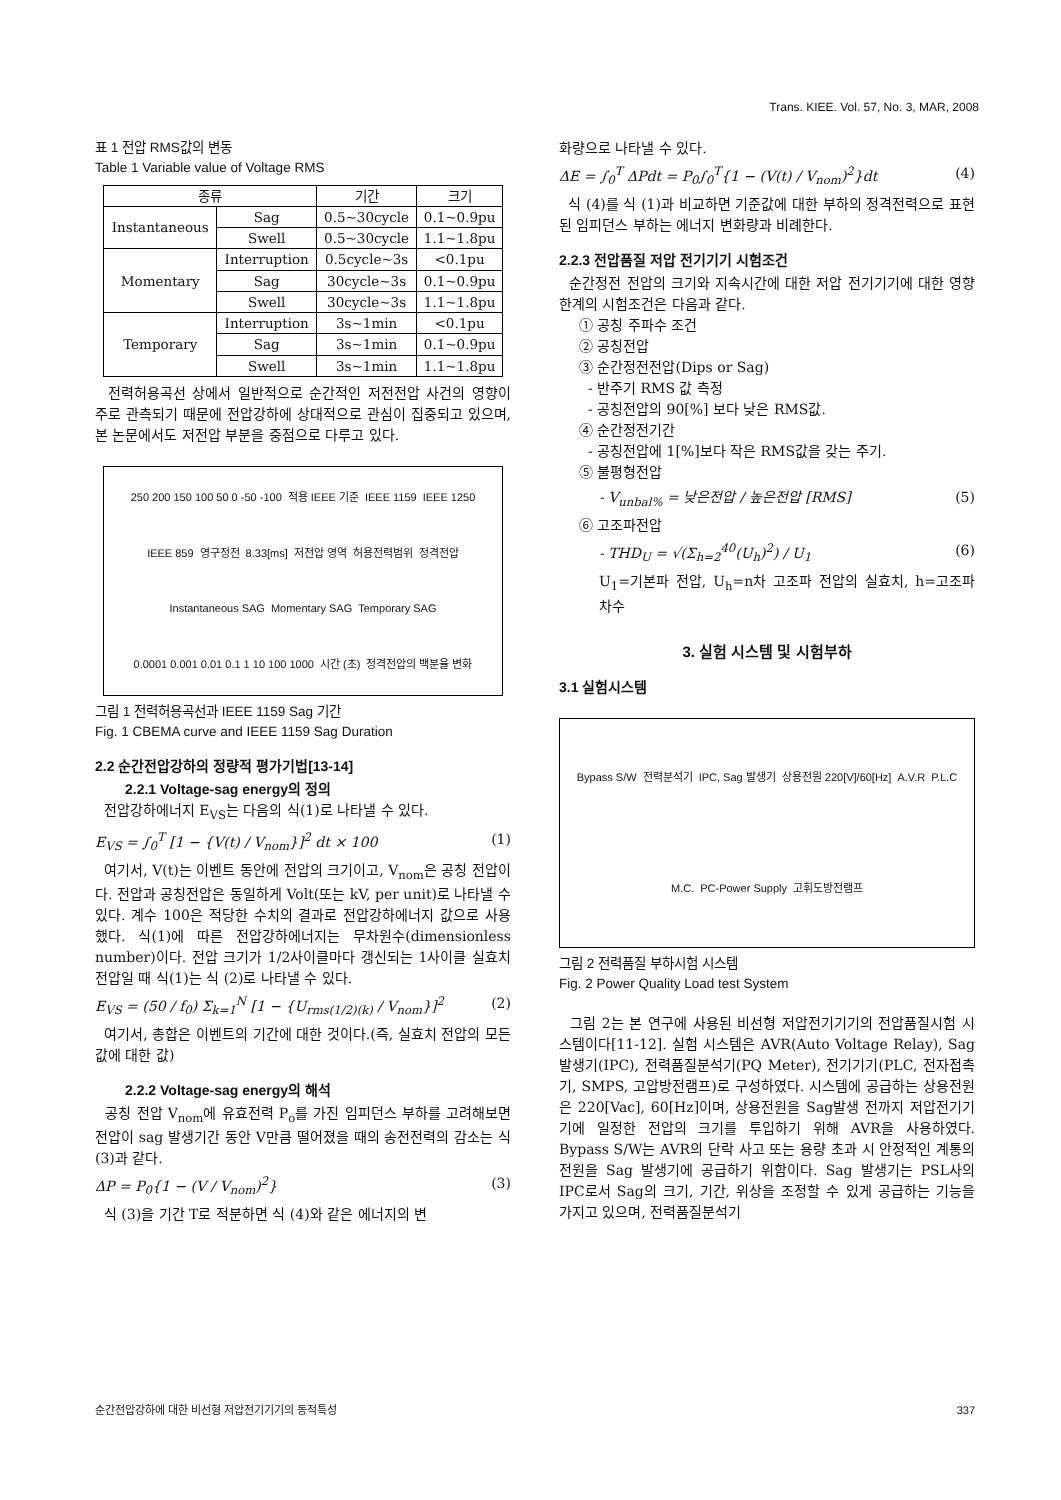Trans. KIEE. Vol. 57, No. 3, MAR, 2008
표 1 전압 RMS값의 변동
Table 1 Variable value of Voltage RMS
| 종류 | | 기간 | 크기 |
| --- | --- | --- | --- |
| Instantaneous | Sag | 0.5~30cycle | 0.1~0.9pu |
| | Swell | 0.5~30cycle | 1.1~1.8pu |
| Momentary | Interruption | 0.5cycle~3s | <0.1pu |
| | Sag | 30cycle~3s | 0.1~0.9pu |
| | Swell | 30cycle~3s | 1.1~1.8pu |
| Temporary | Interruption | 3s~1min | <0.1pu |
| | Sag | 3s~1min | 0.1~0.9pu |
| | Swell | 3s~1min | 1.1~1.8pu |
전력허용곡선 상에서 일반적으로 순간적인 저전전압 사건의 영향이 주로 관측되기 때문에 전압강하에 상대적으로 관심이 집중되고 있으며, 본 논문에서도 저전압 부분을 중점으로 다루고 있다.
250 200 150 100 50 0 -50 -100 적용 IEEE 기준 IEEE 1159 IEEE 1250 IEEE 859 영구정전 8.33[ms] 저전압 영역 허용전력범위 정격전압 Instantaneous SAG Momentary SAG Temporary SAG 0.0001 0.001 0.01 0.1 1 10 100 1000 시간 (초) 정격전압의 백분율 변화
그림 1 전력허용곡선과 IEEE 1159 Sag 기간
Fig. 1 CBEMA curve and IEEE 1159 Sag Duration
2.2 순간전압강하의 정량적 평가기법[13-14]
2.2.1 Voltage-sag energy의 정의
전압강하에너지 E<sub>VS</sub>는 다음의 식(1)로 나타낼 수 있다.
E<sub>VS</sub> = ∫<sub>0</sub><sup>T</sup> [1 − {V(t) / V<sub>nom</sub>}]<sup>2</sup> dt × 100 (1)
여기서, V(t)는 이벤트 동안에 전압의 크기이고, V<sub>nom</sub>은 공칭 전압이다. 전압과 공칭전압은 동일하게 Volt(또는 kV, per unit)로 나타낼 수 있다. 계수 100은 적당한 수치의 결과로 전압강하에너지 값으로 사용했다. 식(1)에 따른 전압강하에너지는 무차원수(dimensionless number)이다. 전압 크기가 1/2사이클마다 갱신되는 1사이클 실효치 전압일 때 식(1)는 식 (2)로 나타낼 수 있다.
E<sub>VS</sub> = (50 / f<sub>0</sub>) Σ<sub>k=1</sub><sup>N</sup> [1 − {U<sub>rms(1/2)(k)</sub> / V<sub>nom</sub>}]<sup>2</sup> (2)
여기서, 총합은 이벤트의 기간에 대한 것이다.(즉, 실효치 전압의 모든 값에 대한 값)
2.2.2 Voltage-sag energy의 해석
공칭 전압 V<sub>nom</sub>에 유효전력 P<sub>o</sub>를 가진 임피던스 부하를 고려해보면 전압이 sag 발생기간 동안 V만큼 떨어졌을 때의 송전전력의 감소는 식 (3)과 같다.
ΔP = P<sub>0</sub>{1 − (V / V<sub>nom</sub>)<sup>2</sup>} (3)
식 (3)을 기간 T로 적분하면 식 (4)와 같은 에너지의 변
화량으로 나타낼 수 있다.
ΔE = ∫<sub>0</sub><sup>T</sup> ΔPdt = P<sub>0</sub>∫<sub>0</sub><sup>T</sup>{1 − (V(t) / V<sub>nom</sub>)<sup>2</sup>}dt (4)
식 (4)를 식 (1)과 비교하면 기준값에 대한 부하의 정격전력으로 표현된 임피던스 부하는 에너지 변화량과 비례한다.
2.2.3 전압품질 저압 전기기기 시험조건
순간정전 전압의 크기와 지속시간에 대한 저압 전기기기에 대한 영향 한계의 시험조건은 다음과 같다.
① 공칭 주파수 조건
② 공칭전압
③ 순간정전전압(Dips or Sag)
- 반주기 RMS 값 측정
- 공칭전압의 90[%] 보다 낮은 RMS값.
④ 순간정전기간
- 공칭전압에 1[%]보다 작은 RMS값을 갖는 주기.
⑤ 불평형전압
- V<sub>unbal%</sub> = 낮은전압 / 높은전압 [RMS] (5)
⑥ 고조파전압
- THD<sub>U</sub> = √(Σ<sub>h=2</sub><sup>40</sup>(U<sub>h</sub>)<sup>2</sup>) / U<sub>1</sub> (6)
U<sub>1</sub>=기본파 전압, U<sub>h</sub>=n차 고조파 전압의 실효치, h=고조파 차수
3. 실험 시스템 및 시험부하
3.1 실험시스템
Bypass S/W 전력분석기 IPC, Sag 발생기 상용전원 220[V]/60[Hz] A.V.R P.L.C M.C. PC-Power Supply 고휘도방전램프
그림 2 전력품질 부하시험 시스템
Fig. 2 Power Quality Load test System
그림 2는 본 연구에 사용된 비선형 저압전기기기의 전압품질시험 시스템이다[11-12]. 실험 시스템은 AVR(Auto Voltage Relay), Sag발생기(IPC), 전력품질분석기(PQ Meter), 전기기기(PLC, 전자접촉기, SMPS, 고압방전램프)로 구성하였다. 시스템에 공급하는 상용전원은 220[Vac], 60[Hz]이며, 상용전원을 Sag발생 전까지 저압전기기기에 일정한 전압의 크기를 투입하기 위해 AVR을 사용하였다. Bypass S/W는 AVR의 단락 사고 또는 용량 초과 시 안정적인 계통의 전원을 Sag 발생기에 공급하기 위함이다. Sag 발생기는 PSL사의 IPC로서 Sag의 크기, 기간, 위상을 조정할 수 있게 공급하는 기능을 가지고 있으며, 전력품질분석기
순간전압강하에 대한 비선형 저압전기기기의 동적특성 337